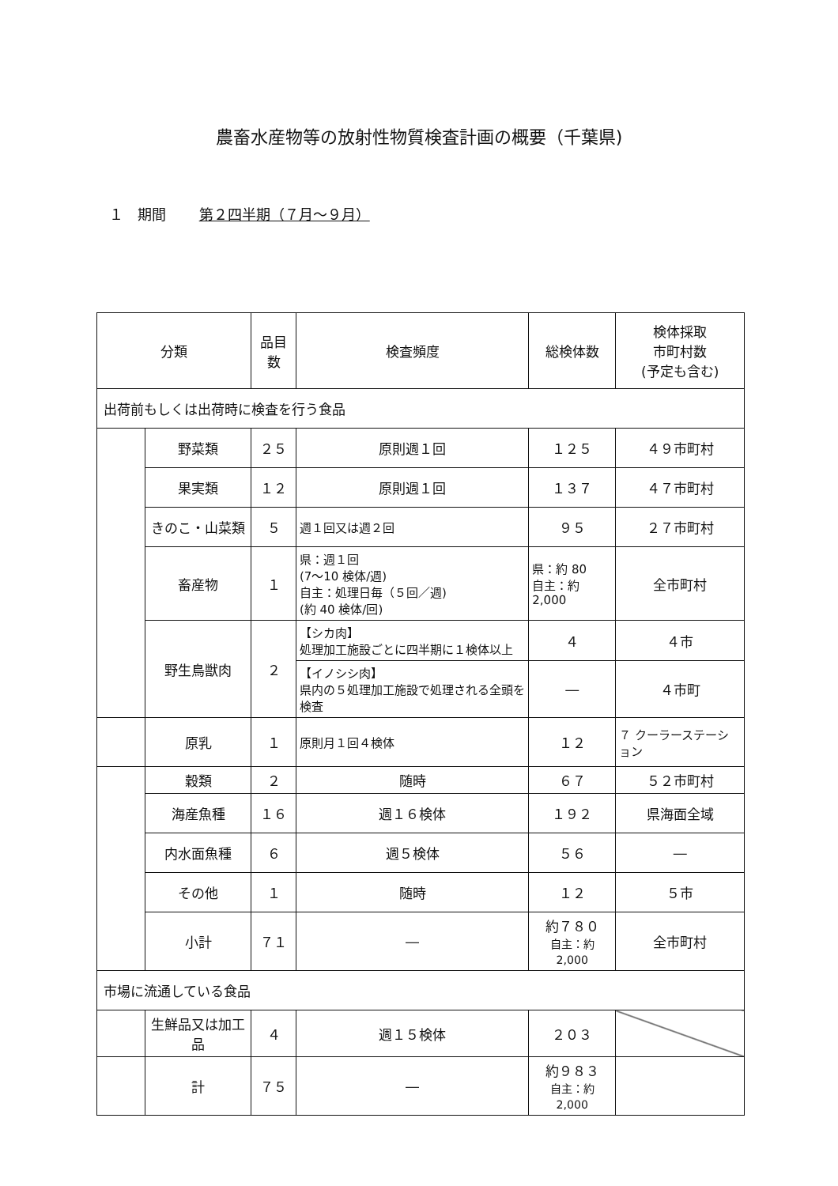農畜水産物等の放射性物質検査計画の概要（千葉県)
１　期間 第２四半期（７月～９月）
| 分類 | | 品目数 | 検査頻度 | 総検体数 | 検体採取 市町村数 (予定も含む) |
| --- | --- | --- | --- | --- | --- |
| 出荷前もしくは出荷時に検査を行う食品 | | | | | |
| | 野菜類 | ２５ | 原則週１回 | １２５ | ４９市町村 |
| | 果実類 | １２ | 原則週１回 | １３７ | ４７市町村 |
| | きのこ・山菜類 | ５ | 週１回又は週２回 | ９５ | ２７市町村 |
| | 畜産物 | １ | 県：週１回 (7～10 検体/週) 自主：処理日毎（５回／週) (約 40 検体/回) | 県：約 80 自主：約 2,000 | 全市町村 |
| | 野生鳥獣肉 | ２ | 【シカ肉】 処理加工施設ごとに四半期に１検体以上 | ４ | ４市 |
| | | | 【イノシシ肉】 県内の５処理加工施設で処理される全頭を検査 | ― | ４市町 |
| | 原乳 | １ | 原則月１回４検体 | １２ | ７ クーラーステーション |
| | 穀類 | ２ | 随時 | ６７ | ５２市町村 |
| | 海産魚種 | １６ | 週１６検体 | １９２ | 県海面全域 |
| | 内水面魚種 | ６ | 週５検体 | ５６ | ― |
| | その他 | １ | 随時 | １２ | ５市 |
| | 小計 | ７１ | ― | 約７８０ 自主：約 2,000 | 全市町村 |
| 市場に流通している食品 | | | | | |
| | 生鮮品又は加工品 | ４ | 週１５検体 | ２０３ | |
| | 計 | ７５ | ― | 約９８３ 自主：約 2,000 | |